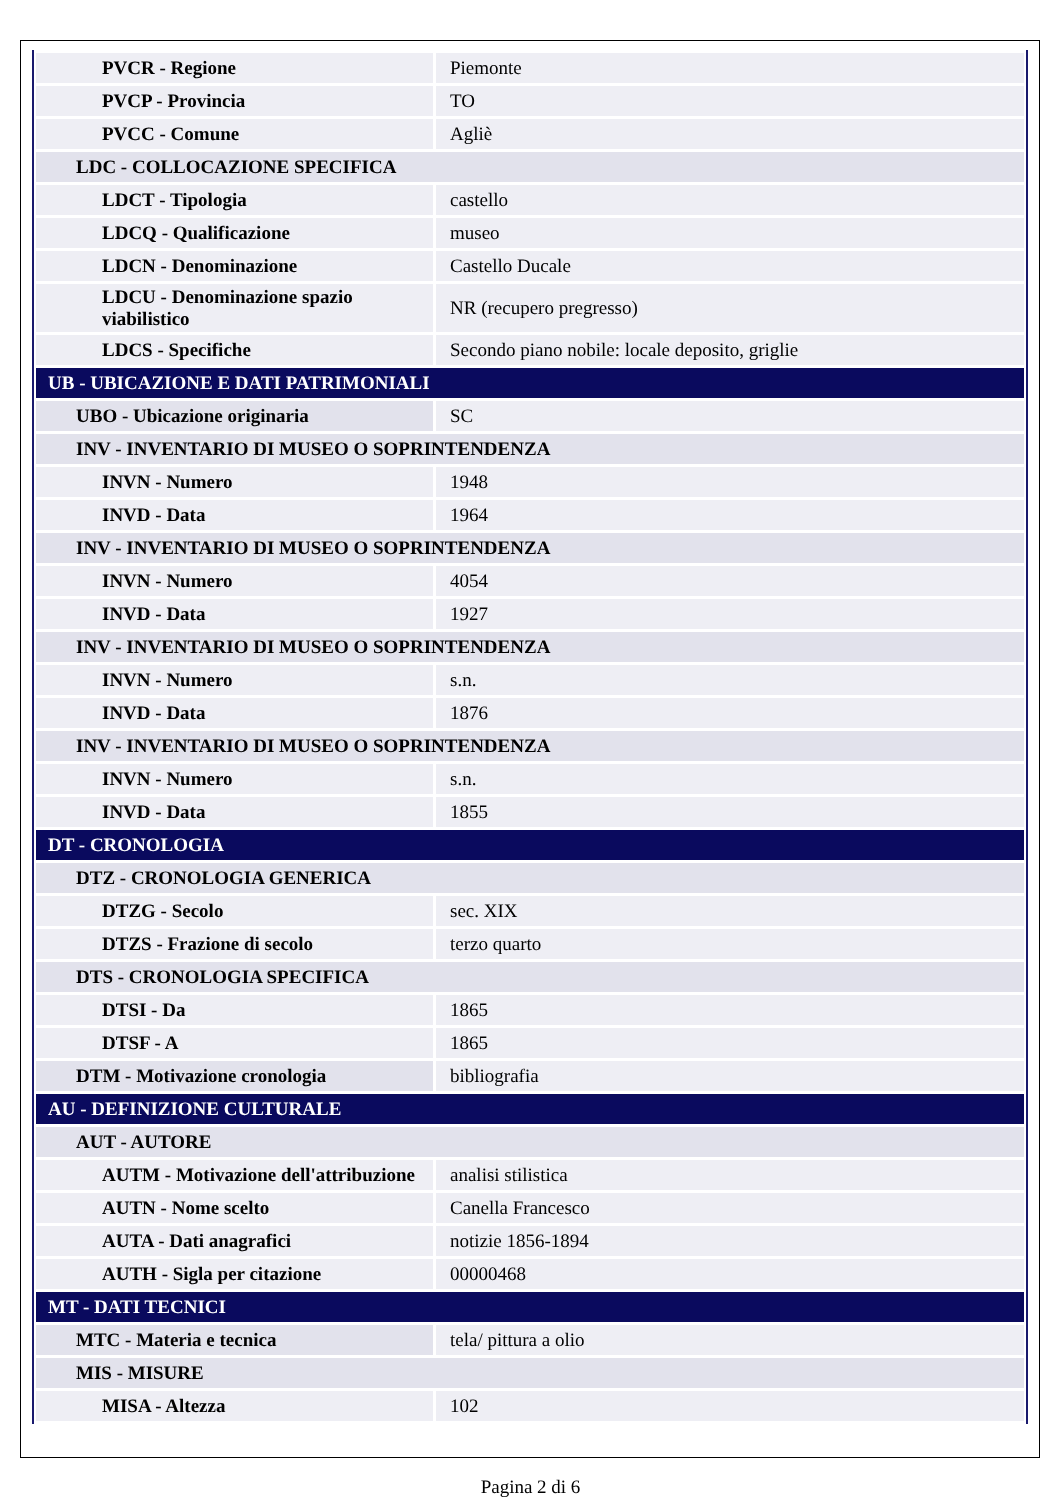| PVCR - Regione | Piemonte |
| PVCP - Provincia | TO |
| PVCC - Comune | Agliè |
| LDC - COLLOCAZIONE SPECIFICA | |
| LDCT - Tipologia | castello |
| LDCQ - Qualificazione | museo |
| LDCN - Denominazione | Castello Ducale |
| LDCU - Denominazione spazio viabilistico | NR (recupero pregresso) |
| LDCS - Specifiche | Secondo piano nobile: locale deposito, griglie |
| UB - UBICAZIONE E DATI PATRIMONIALI | |
| UBO - Ubicazione originaria | SC |
| INV - INVENTARIO DI MUSEO O SOPRINTENDENZA | |
| INVN - Numero | 1948 |
| INVD - Data | 1964 |
| INV - INVENTARIO DI MUSEO O SOPRINTENDENZA | |
| INVN - Numero | 4054 |
| INVD - Data | 1927 |
| INV - INVENTARIO DI MUSEO O SOPRINTENDENZA | |
| INVN - Numero | s.n. |
| INVD - Data | 1876 |
| INV - INVENTARIO DI MUSEO O SOPRINTENDENZA | |
| INVN - Numero | s.n. |
| INVD - Data | 1855 |
| DT - CRONOLOGIA | |
| DTZ - CRONOLOGIA GENERICA | |
| DTZG - Secolo | sec. XIX |
| DTZS - Frazione di secolo | terzo quarto |
| DTS - CRONOLOGIA SPECIFICA | |
| DTSI - Da | 1865 |
| DTSF - A | 1865 |
| DTM - Motivazione cronologia | bibliografia |
| AU - DEFINIZIONE CULTURALE | |
| AUT - AUTORE | |
| AUTM - Motivazione dell'attribuzione | analisi stilistica |
| AUTN - Nome scelto | Canella Francesco |
| AUTA - Dati anagrafici | notizie 1856-1894 |
| AUTH - Sigla per citazione | 00000468 |
| MT - DATI TECNICI | |
| MTC - Materia e tecnica | tela/ pittura a olio |
| MIS - MISURE | |
| MISA - Altezza | 102 |
Pagina 2 di 6